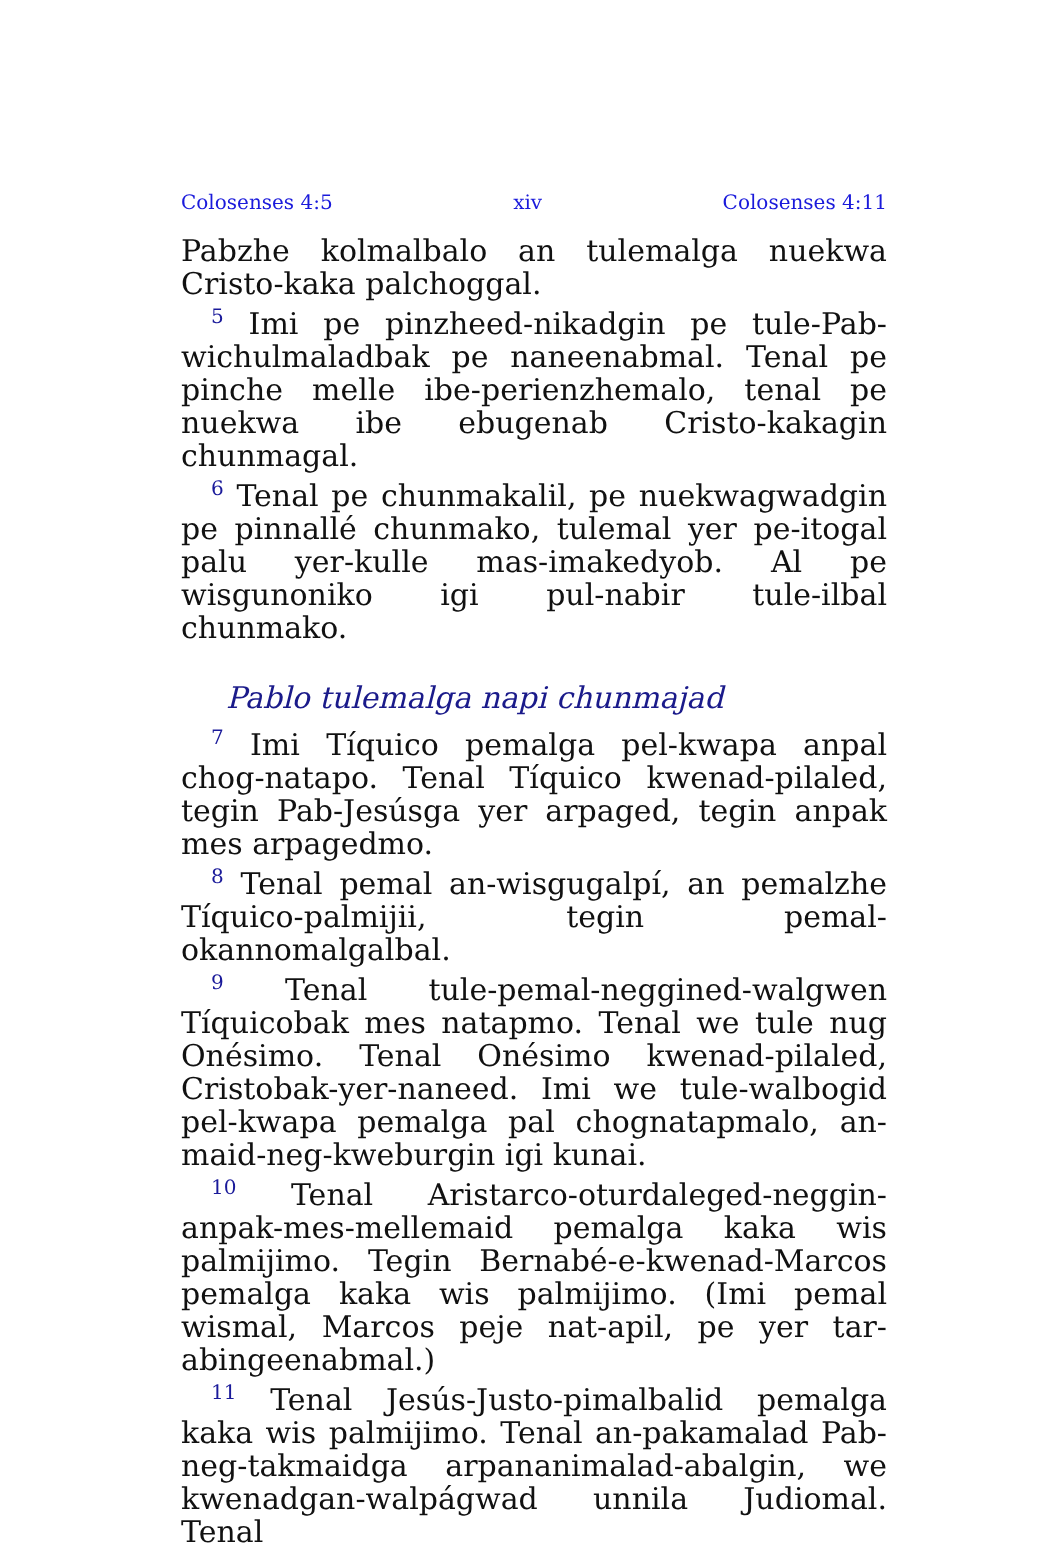Colosenses 4:5 xiv Colosenses 4:11
Pabzhe kolmalbalo an tulemalga nuekwa Cristo-kaka palchoggal.
<sup>5</sup> Imi pe pinzheed-nikadgin pe tule-Pab-wichulmaladbak pe naneenabmal. Tenal pe pinche melle ibe-perienzhemalo, tenal pe nuekwa ibe ebugenab Cristo-kakagin chunmagal.
<sup>6</sup> Tenal pe chunmakalil, pe nuekwagwadgin pe pinnallé chunmako, tulemal yer pe-itogal palu yer-kulle mas-imakedyob. Al pe wisgunoniko igi pul-nabir tule-ilbal chunmako.
Pablo tulemalga napi chunmajad
<sup>7</sup> Imi Tíquico pemalga pel-kwapa anpal chog-natapo. Tenal Tíquico kwenad-pilaled, tegin Pab-Jesúsga yer arpaged, tegin anpak mes arpagedmo.
<sup>8</sup> Tenal pemal an-wisgugalpí, an pemalzhe Tíquico-palmijii, tegin pemal-okannomalgalbal.
<sup>9</sup> Tenal tule-pemal-neggined-walgwen Tíquicobak mes natapmo. Tenal we tule nug Onésimo. Tenal Onésimo kwenad-pilaled, Cristobak-yer-naneed. Imi we tule-walbogid pel-kwapa pemalga pal chognatapmalo, an-maid-neg-kweburgin igi kunai.
<sup>10</sup> Tenal Aristarco-oturdaleged-neggin-anpak-mes-mellemaid pemalga kaka wis palmijimo. Tegin Bernabé-e-kwenad-Marcos pemalga kaka wis palmijimo. (Imi pemal wismal, Marcos peje nat-apil, pe yer tar-abingeenabmal.)
<sup>11</sup> Tenal Jesús-Justo-pimalbalid pemalga kaka wis palmijimo. Tenal an-pakamalad Pab-neg-takmaidga arpananimalad-abalgin, we kwenadgan-walpágwad unnila Judiomal. Tenal